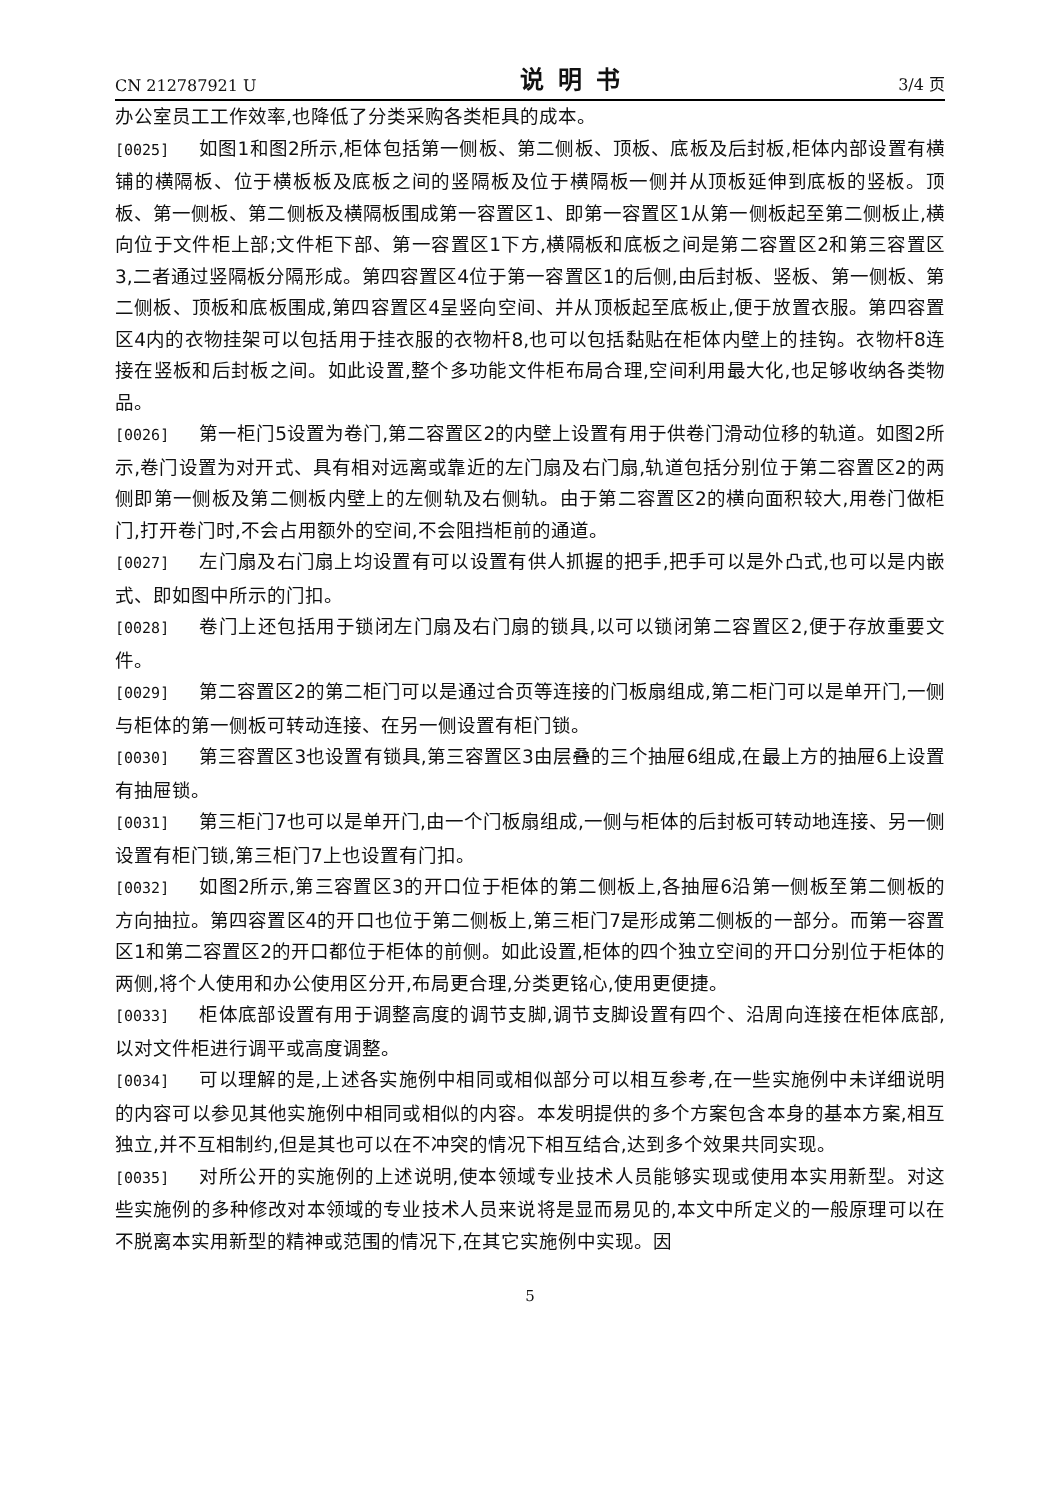CN 212787921 U 说明书 3/4 页
办公室员工工作效率,也降低了分类采购各类柜具的成本。
[0025] 如图1和图2所示,柜体包括第一侧板、第二侧板、顶板、底板及后封板,柜体内部设置有横铺的横隔板、位于横板板及底板之间的竖隔板及位于横隔板一侧并从顶板延伸到底板的竖板。顶板、第一侧板、第二侧板及横隔板围成第一容置区1、即第一容置区1从第一侧板起至第二侧板止,横向位于文件柜上部;文件柜下部、第一容置区1下方,横隔板和底板之间是第二容置区2和第三容置区3,二者通过竖隔板分隔形成。第四容置区4位于第一容置区1的后侧,由后封板、竖板、第一侧板、第二侧板、顶板和底板围成,第四容置区4呈竖向空间、并从顶板起至底板止,便于放置衣服。第四容置区4内的衣物挂架可以包括用于挂衣服的衣物杆8,也可以包括黏贴在柜体内壁上的挂钩。衣物杆8连接在竖板和后封板之间。如此设置,整个多功能文件柜布局合理,空间利用最大化,也足够收纳各类物品。
[0026] 第一柜门5设置为卷门,第二容置区2的内壁上设置有用于供卷门滑动位移的轨道。如图2所示,卷门设置为对开式、具有相对远离或靠近的左门扇及右门扇,轨道包括分别位于第二容置区2的两侧即第一侧板及第二侧板内壁上的左侧轨及右侧轨。由于第二容置区2的横向面积较大,用卷门做柜门,打开卷门时,不会占用额外的空间,不会阻挡柜前的通道。
[0027] 左门扇及右门扇上均设置有可以设置有供人抓握的把手,把手可以是外凸式,也可以是内嵌式、即如图中所示的门扣。
[0028] 卷门上还包括用于锁闭左门扇及右门扇的锁具,以可以锁闭第二容置区2,便于存放重要文件。
[0029] 第二容置区2的第二柜门可以是通过合页等连接的门板扇组成,第二柜门可以是单开门,一侧与柜体的第一侧板可转动连接、在另一侧设置有柜门锁。
[0030] 第三容置区3也设置有锁具,第三容置区3由层叠的三个抽屉6组成,在最上方的抽屉6上设置有抽屉锁。
[0031] 第三柜门7也可以是单开门,由一个门板扇组成,一侧与柜体的后封板可转动地连接、另一侧设置有柜门锁,第三柜门7上也设置有门扣。
[0032] 如图2所示,第三容置区3的开口位于柜体的第二侧板上,各抽屉6沿第一侧板至第二侧板的方向抽拉。第四容置区4的开口也位于第二侧板上,第三柜门7是形成第二侧板的一部分。而第一容置区1和第二容置区2的开口都位于柜体的前侧。如此设置,柜体的四个独立空间的开口分别位于柜体的两侧,将个人使用和办公使用区分开,布局更合理,分类更铭心,使用更便捷。
[0033] 柜体底部设置有用于调整高度的调节支脚,调节支脚设置有四个、沿周向连接在柜体底部,以对文件柜进行调平或高度调整。
[0034] 可以理解的是,上述各实施例中相同或相似部分可以相互参考,在一些实施例中未详细说明的内容可以参见其他实施例中相同或相似的内容。本发明提供的多个方案包含本身的基本方案,相互独立,并不互相制约,但是其也可以在不冲突的情况下相互结合,达到多个效果共同实现。
[0035] 对所公开的实施例的上述说明,使本领域专业技术人员能够实现或使用本实用新型。对这些实施例的多种修改对本领域的专业技术人员来说将是显而易见的,本文中所定义的一般原理可以在不脱离本实用新型的精神或范围的情况下,在其它实施例中实现。因
5